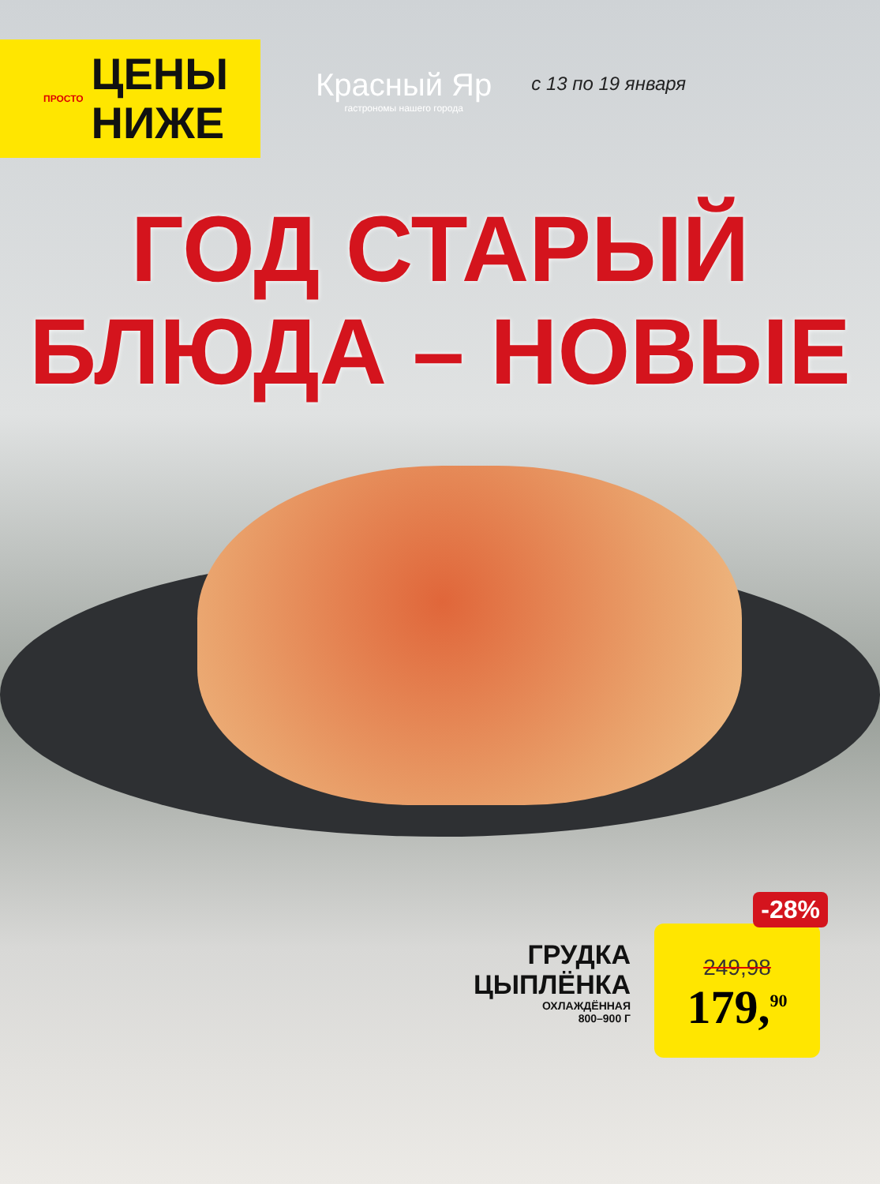ПРОСТО
ЦЕНЫ
НИЖЕ
Красный Яр
гастрономы нашего города
с 13 по 19 января
ГОД СТАРЫЙ
БЛЮДА – НОВЫЕ
ГРУДКА
ЦЫПЛЁНКА
ОХЛАЖДЁННАЯ
800–900 Г
-28%
249,98
179,<sup>90</sup>